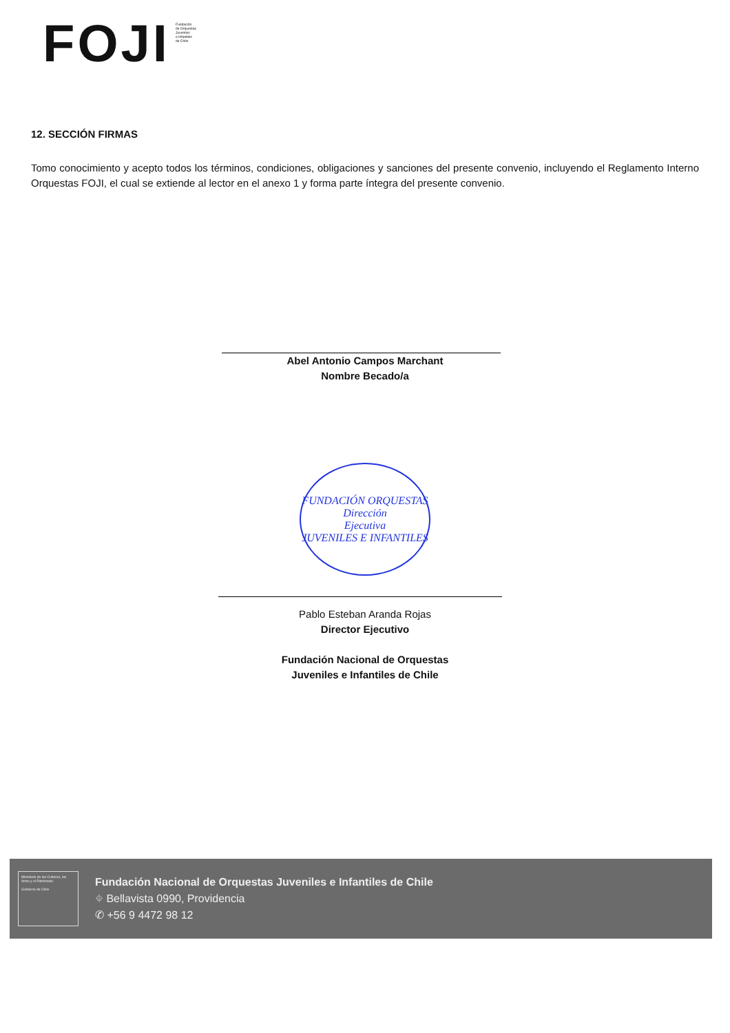FOJI
Fundación
de Orquestas
Juveniles
e Infantiles
de Chile
12. SECCIÓN FIRMAS
Tomo conocimiento y acepto todos los términos, condiciones, obligaciones y sanciones del presente convenio, incluyendo el Reglamento Interno Orquestas FOJI, el cual se extiende al lector en el anexo 1 y forma parte íntegra del presente convenio.
Abel Antonio Campos Marchant
Nombre Becado/a
FUNDACIÓN ORQUESTAS
Dirección
Ejecutiva
JUVENILES E INFANTILES
Pablo Esteban Aranda Rojas
Director Ejecutivo
Fundación Nacional de Orquestas
Juveniles e Infantiles de Chile
Ministerio de las Culturas, las Artes y el Patrimonio
Gobierno de Chile
Fundación Nacional de Orquestas Juveniles e Infantiles de Chile
⌖ Bellavista 0990, Providencia
✆ +56 9 4472 98 12